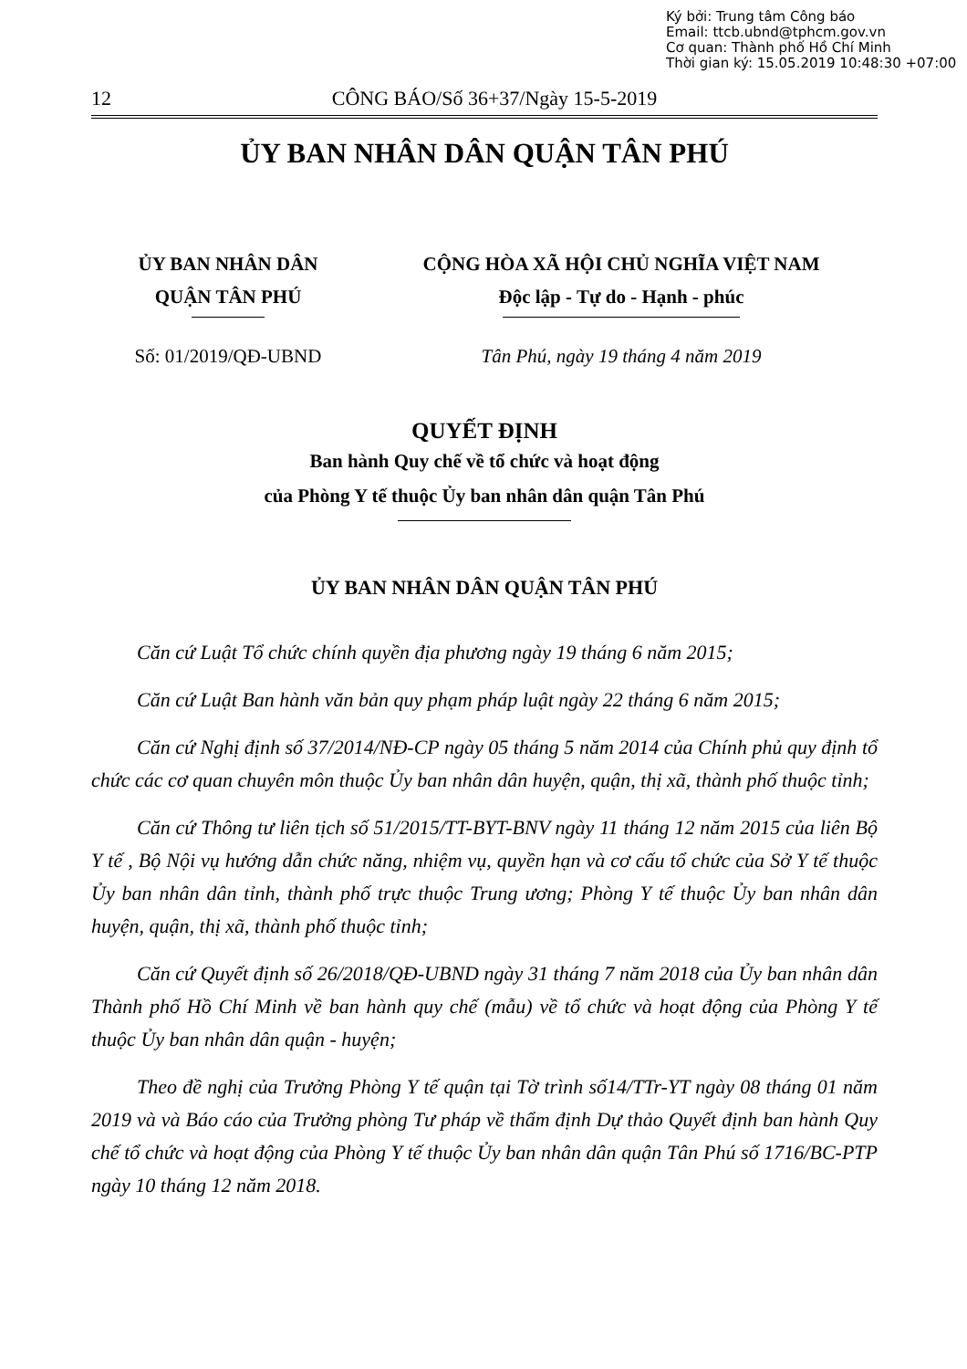Ký bởi: Trung tâm Công báo
Email: ttcb.ubnd@tphcm.gov.vn
Cơ quan: Thành phố Hồ Chí Minh
Thời gian ký: 15.05.2019 10:48:30 +07:00
12
CÔNG BÁO/Số 36+37/Ngày 15-5-2019
ỦY BAN NHÂN DÂN QUẬN TÂN PHÚ
ỦY BAN NHÂN DÂN
QUẬN TÂN PHÚ
CỘNG HÒA XÃ HỘI CHỦ NGHĨA VIỆT NAM
Độc lập - Tự do - Hạnh - phúc
Số: 01/2019/QĐ-UBND Tân Phú, ngày 19 tháng 4 năm 2019
QUYẾT ĐỊNH
Ban hành Quy chế về tổ chức và hoạt động
của Phòng Y tế thuộc Ủy ban nhân dân quận Tân Phú
ỦY BAN NHÂN DÂN QUẬN TÂN PHÚ
Căn cứ Luật Tổ chức chính quyền địa phương ngày 19 tháng 6 năm 2015;
Căn cứ Luật Ban hành văn bản quy phạm pháp luật ngày 22 tháng 6 năm 2015;
Căn cứ Nghị định số 37/2014/NĐ-CP ngày 05 tháng 5 năm 2014 của Chính phủ quy định tổ chức các cơ quan chuyên môn thuộc Ủy ban nhân dân huyện, quận, thị xã, thành phố thuộc tỉnh;
Căn cứ Thông tư liên tịch số 51/2015/TT-BYT-BNV ngày 11 tháng 12 năm 2015 của liên Bộ Y tế , Bộ Nội vụ hướng dẫn chức năng, nhiệm vụ, quyền hạn và cơ cấu tổ chức của Sở Y tế thuộc Ủy ban nhân dân tỉnh, thành phố trực thuộc Trung ương; Phòng Y tế thuộc Ủy ban nhân dân huyện, quận, thị xã, thành phố thuộc tỉnh;
Căn cứ Quyết định số 26/2018/QĐ-UBND ngày 31 tháng 7 năm 2018 của Ủy ban nhân dân Thành phố Hồ Chí Minh về ban hành quy chế (mẫu) về tổ chức và hoạt động của Phòng Y tế thuộc Ủy ban nhân dân quận - huyện;
Theo đề nghị của Trưởng Phòng Y tế quận tại Tờ trình số14/TTr-YT ngày 08 tháng 01 năm 2019 và và Báo cáo của Trưởng phòng Tư pháp về thẩm định Dự thảo Quyết định ban hành Quy chế tổ chức và hoạt động của Phòng Y tế thuộc Ủy ban nhân dân quận Tân Phú số 1716/BC-PTP ngày 10 tháng 12 năm 2018.